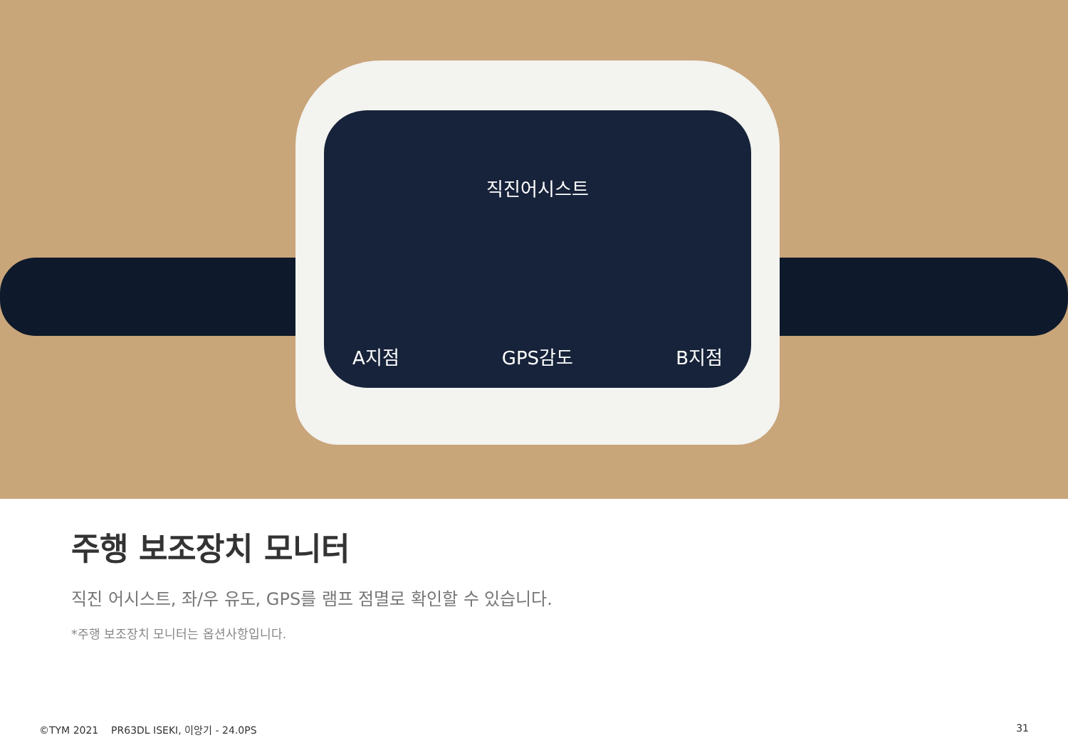직진어시스트
A지점 GPS감도 B지점
주행 보조장치 모니터
직진 어시스트, 좌/우 유도, GPS를 램프 점멸로 확인할 수 있습니다.
*주행 보조장치 모니터는 옵션사항입니다.
©TYM 2021 PR63DL ISEKI, 이앙기 - 24.0PS 31